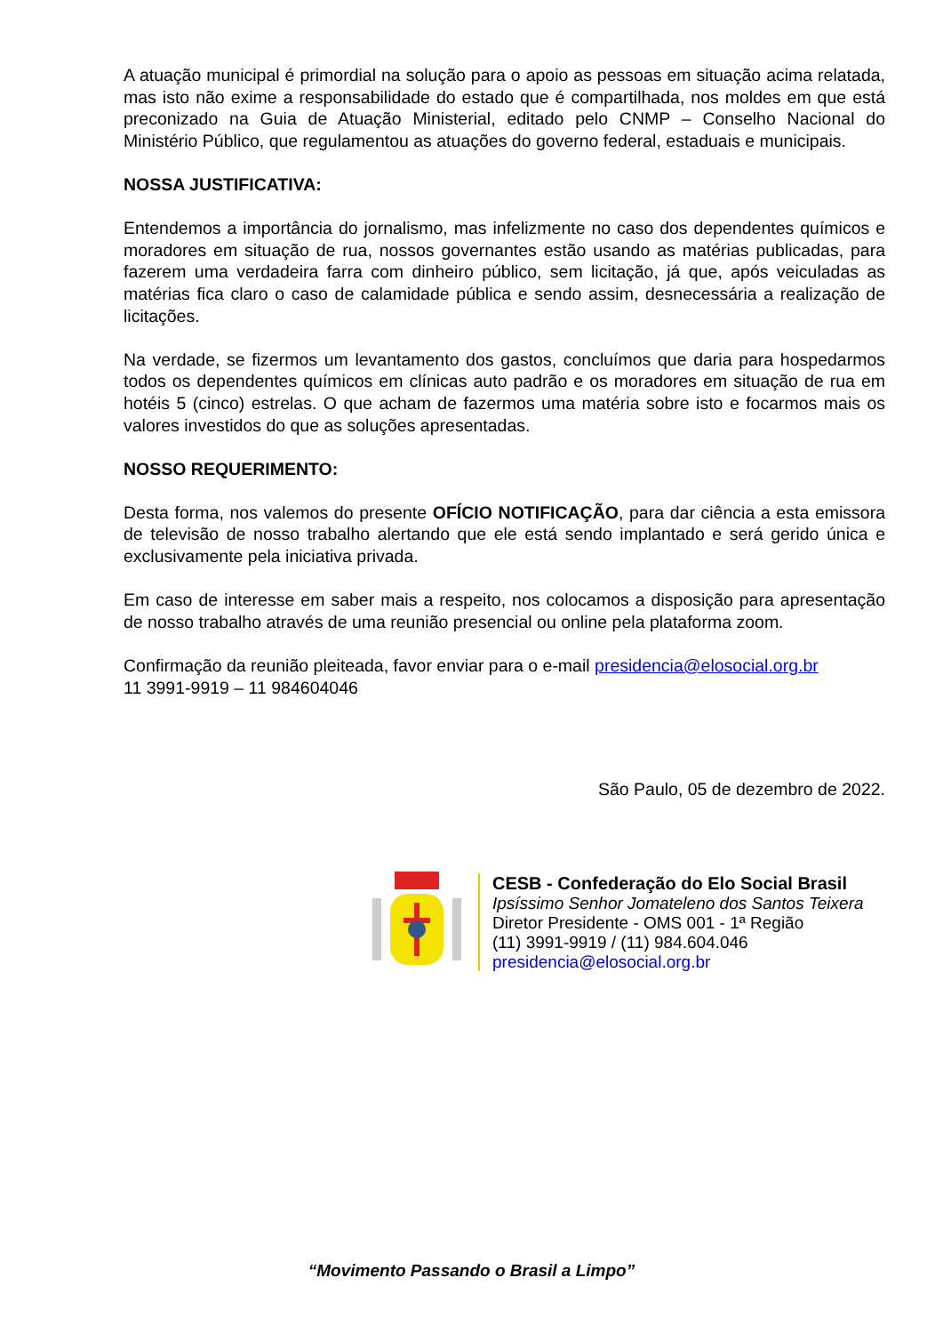A atuação municipal é primordial na solução para o apoio as pessoas em situação acima relatada, mas isto não exime a responsabilidade do estado que é compartilhada, nos moldes em que está preconizado na Guia de Atuação Ministerial, editado pelo CNMP – Conselho Nacional do Ministério Público, que regulamentou as atuações do governo federal, estaduais e municipais.
NOSSA JUSTIFICATIVA:
Entendemos a importância do jornalismo, mas infelizmente no caso dos dependentes químicos e moradores em situação de rua, nossos governantes estão usando as matérias publicadas, para fazerem uma verdadeira farra com dinheiro público, sem licitação, já que, após veiculadas as matérias fica claro o caso de calamidade pública e sendo assim, desnecessária a realização de licitações.
Na verdade, se fizermos um levantamento dos gastos, concluímos que daria para hospedarmos todos os dependentes químicos em clínicas auto padrão e os moradores em situação de rua em hotéis 5 (cinco) estrelas. O que acham de fazermos uma matéria sobre isto e focarmos mais os valores investidos do que as soluções apresentadas.
NOSSO REQUERIMENTO:
Desta forma, nos valemos do presente OFÍCIO NOTIFICAÇÃO, para dar ciência a esta emissora de televisão de nosso trabalho alertando que ele está sendo implantado e será gerido única e exclusivamente pela iniciativa privada.
Em caso de interesse em saber mais a respeito, nos colocamos a disposição para apresentação de nosso trabalho através de uma reunião presencial ou online pela plataforma zoom.
Confirmação da reunião pleiteada, favor enviar para o e-mail presidencia@elosocial.org.br
11 3991-9919 – 11 984604046
São Paulo, 05 de dezembro de 2022.
CESB - Confederação do Elo Social Brasil
Ipsíssimo Senhor Jomateleno dos Santos Teixera
Diretor Presidente - OMS 001 - 1ª Região
(11) 3991-9919 / (11) 984.604.046
presidencia@elosocial.org.br
“Movimento Passando o Brasil a Limpo”